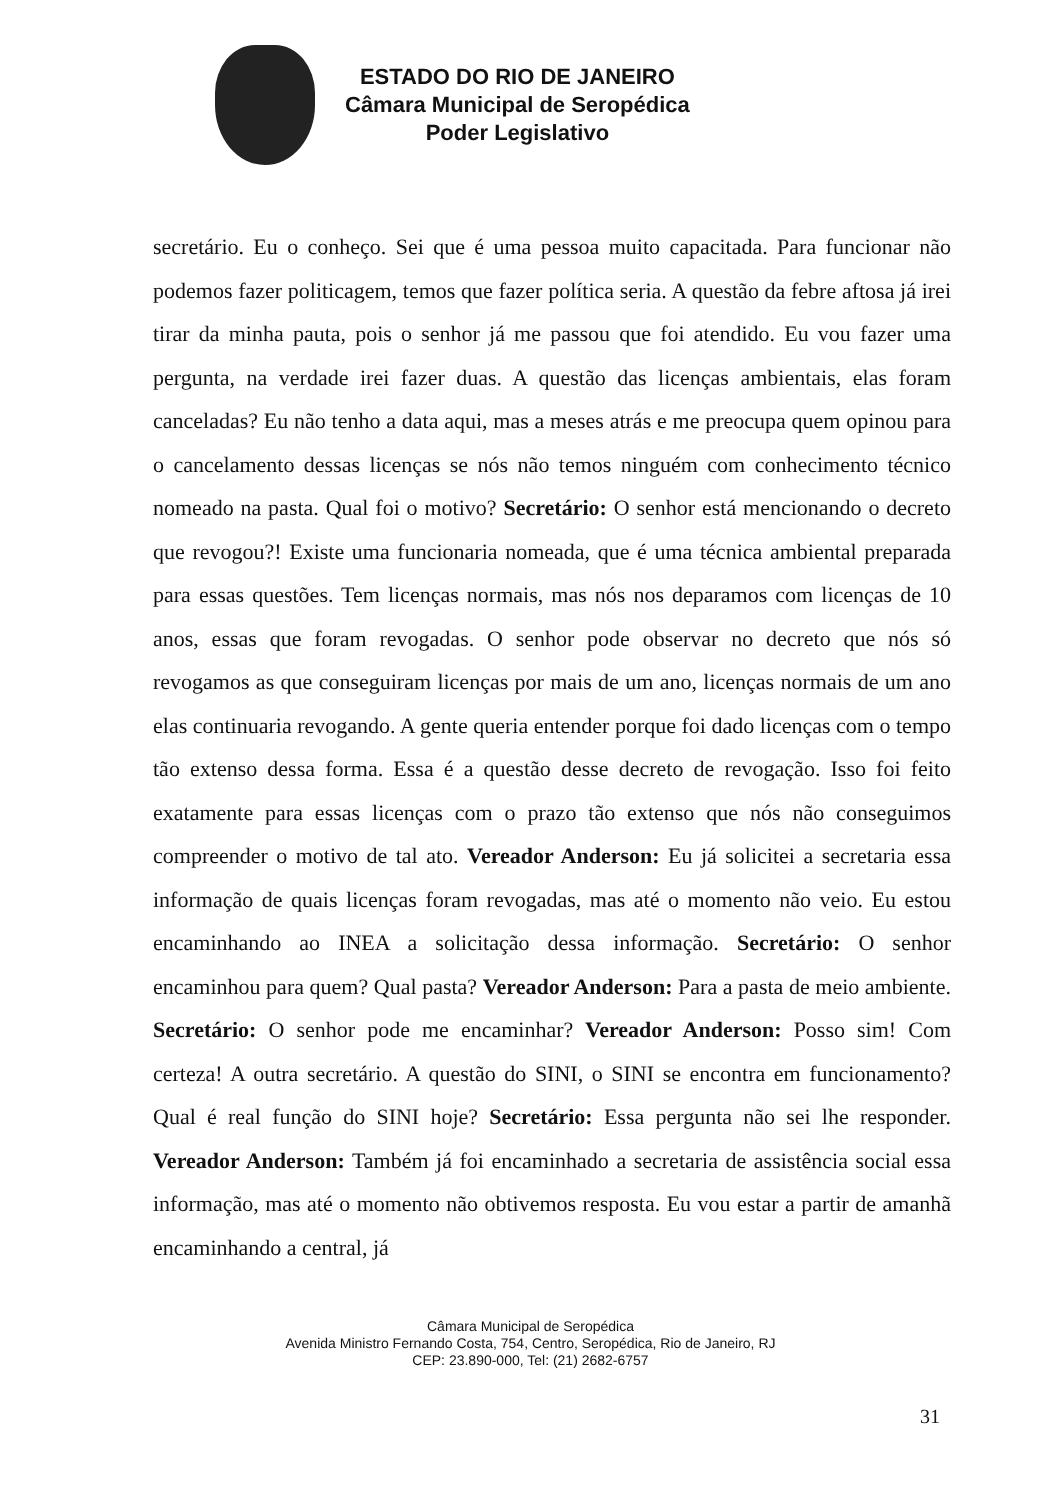ESTADO DO RIO DE JANEIRO
Câmara Municipal de Seropédica
Poder Legislativo
secretário. Eu o conheço. Sei que é uma pessoa muito capacitada. Para funcionar não podemos fazer politicagem, temos que fazer política seria. A questão da febre aftosa já irei tirar da minha pauta, pois o senhor já me passou que foi atendido. Eu vou fazer uma pergunta, na verdade irei fazer duas. A questão das licenças ambientais, elas foram canceladas? Eu não tenho a data aqui, mas a meses atrás e me preocupa quem opinou para o cancelamento dessas licenças se nós não temos ninguém com conhecimento técnico nomeado na pasta. Qual foi o motivo? Secretário: O senhor está mencionando o decreto que revogou?! Existe uma funcionaria nomeada, que é uma técnica ambiental preparada para essas questões. Tem licenças normais, mas nós nos deparamos com licenças de 10 anos, essas que foram revogadas. O senhor pode observar no decreto que nós só revogamos as que conseguiram licenças por mais de um ano, licenças normais de um ano elas continuaria revogando. A gente queria entender porque foi dado licenças com o tempo tão extenso dessa forma. Essa é a questão desse decreto de revogação. Isso foi feito exatamente para essas licenças com o prazo tão extenso que nós não conseguimos compreender o motivo de tal ato. Vereador Anderson: Eu já solicitei a secretaria essa informação de quais licenças foram revogadas, mas até o momento não veio. Eu estou encaminhando ao INEA a solicitação dessa informação. Secretário: O senhor encaminhou para quem? Qual pasta? Vereador Anderson: Para a pasta de meio ambiente. Secretário: O senhor pode me encaminhar? Vereador Anderson: Posso sim! Com certeza! A outra secretário. A questão do SINI, o SINI se encontra em funcionamento? Qual é real função do SINI hoje? Secretário: Essa pergunta não sei lhe responder. Vereador Anderson: Também já foi encaminhado a secretaria de assistência social essa informação, mas até o momento não obtivemos resposta. Eu vou estar a partir de amanhã encaminhando a central, já
Câmara Municipal de Seropédica
Avenida Ministro Fernando Costa, 754, Centro, Seropédica, Rio de Janeiro, RJ
CEP: 23.890-000, Tel: (21) 2682-6757
31